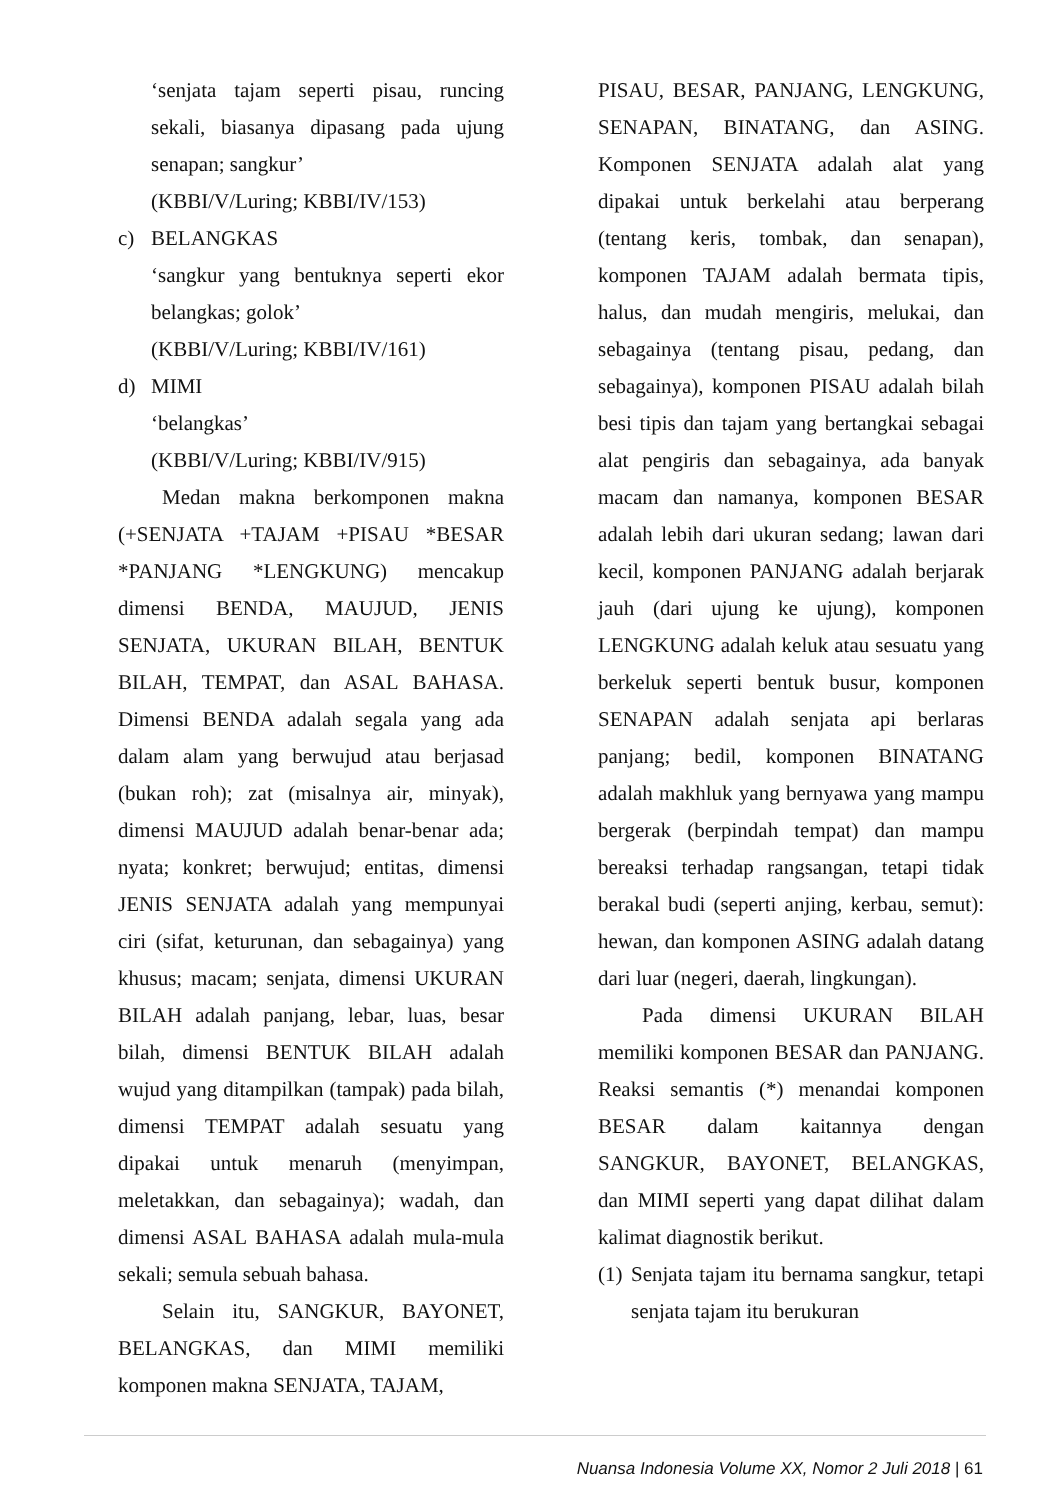‘senjata tajam seperti pisau, runcing sekali, biasanya dipasang pada ujung senapan; sangkur’
(KBBI/V/Luring; KBBI/IV/153)
c) BELANGKAS
‘sangkur yang bentuknya seperti ekor belangkas; golok’
(KBBI/V/Luring; KBBI/IV/161)
d) MIMI
‘belangkas’
(KBBI/V/Luring; KBBI/IV/915)
Medan makna berkomponen makna (+SENJATA +TAJAM +PISAU *BESAR *PANJANG *LENGKUNG) mencakup dimensi BENDA, MAUJUD, JENIS SENJATA, UKURAN BILAH, BENTUK BILAH, TEMPAT, dan ASAL BAHASA. Dimensi BENDA adalah segala yang ada dalam alam yang berwujud atau berjasad (bukan roh); zat (misalnya air, minyak), dimensi MAUJUD adalah benar-benar ada; nyata; konkret; berwujud; entitas, dimensi JENIS SENJATA adalah yang mempunyai ciri (sifat, keturunan, dan sebagainya) yang khusus; macam; senjata, dimensi UKURAN BILAH adalah panjang, lebar, luas, besar bilah, dimensi BENTUK BILAH adalah wujud yang ditampilkan (tampak) pada bilah, dimensi TEMPAT adalah sesuatu yang dipakai untuk menaruh (menyimpan, meletakkan, dan sebagainya); wadah, dan dimensi ASAL BAHASA adalah mula-mula sekali; semula sebuah bahasa.
Selain itu, SANGKUR, BAYONET, BELANGKAS, dan MIMI memiliki komponen makna SENJATA, TAJAM,
PISAU, BESAR, PANJANG, LENGKUNG, SENAPAN, BINATANG, dan ASING. Komponen SENJATA adalah alat yang dipakai untuk berkelahi atau berperang (tentang keris, tombak, dan senapan), komponen TAJAM adalah bermata tipis, halus, dan mudah mengiris, melukai, dan sebagainya (tentang pisau, pedang, dan sebagainya), komponen PISAU adalah bilah besi tipis dan tajam yang bertangkai sebagai alat pengiris dan sebagainya, ada banyak macam dan namanya, komponen BESAR adalah lebih dari ukuran sedang; lawan dari kecil, komponen PANJANG adalah berjarak jauh (dari ujung ke ujung), komponen LENGKUNG adalah keluk atau sesuatu yang berkeluk seperti bentuk busur, komponen SENAPAN adalah senjata api berlaras panjang; bedil, komponen BINATANG adalah makhluk yang bernyawa yang mampu bergerak (berpindah tempat) dan mampu bereaksi terhadap rangsangan, tetapi tidak berakal budi (seperti anjing, kerbau, semut): hewan, dan komponen ASING adalah datang dari luar (negeri, daerah, lingkungan).
Pada dimensi UKURAN BILAH memiliki komponen BESAR dan PANJANG. Reaksi semantis (*) menandai komponen BESAR dalam kaitannya dengan SANGKUR, BAYONET, BELANGKAS, dan MIMI seperti yang dapat dilihat dalam kalimat diagnostik berikut.
(1) Senjata tajam itu bernama sangkur, tetapi senjata tajam itu berukuran
Nuansa Indonesia Volume XX, Nomor 2 Juli 2018 | 61